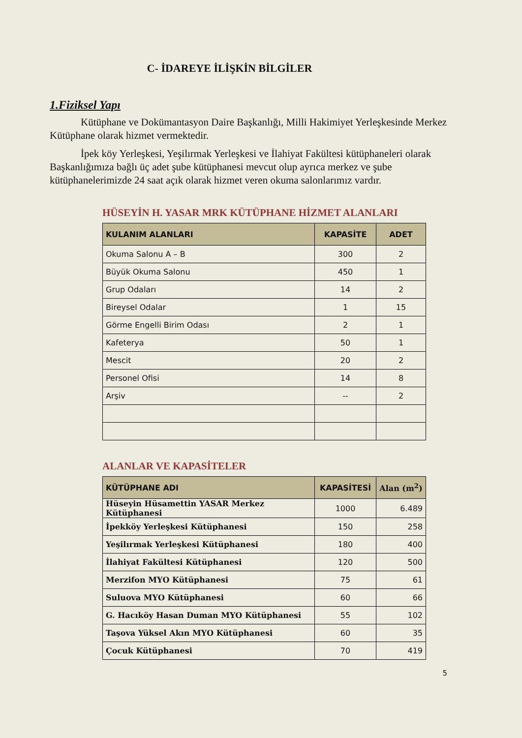C- İDAREYE İLİŞKİN BİLGİLER
1.Fiziksel Yapı
Kütüphane ve Dokümantasyon Daire Başkanlığı, Milli Hakimiyet Yerleşkesinde Merkez Kütüphane olarak hizmet vermektedir.
İpek köy Yerleşkesi, Yeşilırmak Yerleşkesi ve İlahiyat Fakültesi kütüphaneleri olarak Başkanlığımıza bağlı üç adet şube kütüphanesi mevcut olup ayrıca merkez ve şube kütüphanelerimizde 24 saat açık olarak hizmet veren okuma salonlarımız vardır.
HÜSEYİN H. YASAR MRK KÜTÜPHANE HİZMET ALANLARI
| KULANIM ALANLARI | KAPASİTE | ADET |
| --- | --- | --- |
| Okuma Salonu A – B | 300 | 2 |
| Büyük Okuma Salonu | 450 | 1 |
| Grup Odaları | 14 | 2 |
| Bireysel Odalar | 1 | 15 |
| Görme Engelli Birim Odası | 2 | 1 |
| Kafeterya | 50 | 1 |
| Mescit | 20 | 2 |
| Personel Ofisi | 14 | 8 |
| Arşiv | -- | 2 |
ALANLAR VE KAPASİTELER
| KÜTÜPHANE ADI | KAPASİTESİ | Alan (m<sup>2</sup>) |
| --- | --- | --- |
| Hüseyin Hüsamettin YASAR Merkez Kütüphanesi | 1000 | 6.489 |
| İpekköy Yerleşkesi Kütüphanesi | 150 | 258 |
| Yeşilırmak Yerleşkesi Kütüphanesi | 180 | 400 |
| İlahiyat Fakültesi Kütüphanesi | 120 | 500 |
| Merzifon MYO Kütüphanesi | 75 | 61 |
| Suluova MYO Kütüphanesi | 60 | 66 |
| G. Hacıköy Hasan Duman MYO Kütüphanesi | 55 | 102 |
| Taşova Yüksel Akın MYO Kütüphanesi | 60 | 35 |
| Çocuk Kütüphanesi | 70 | 419 |
5